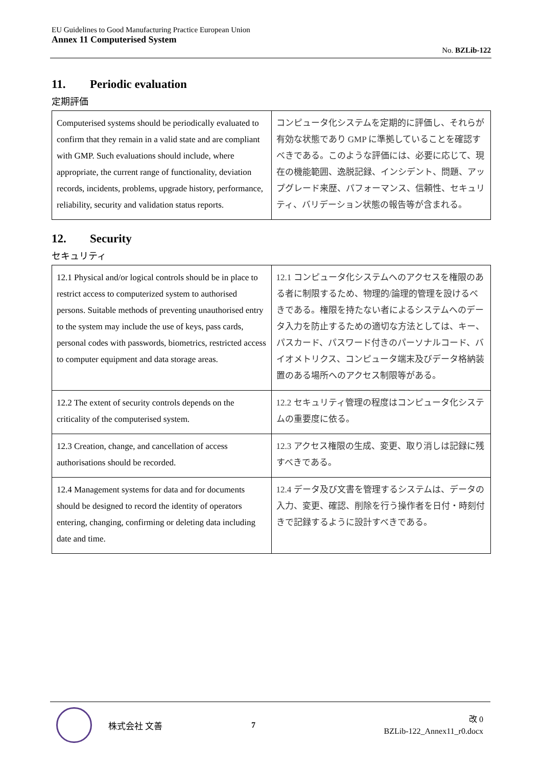EU Guidelines to Good Manufacturing Practice European Union
Annex 11 Computerised System
No. BZLib-122
11. Periodic evaluation
定期評価
| Computerised systems should be periodically evaluated to confirm that they remain in a valid state and are compliant with GMP. Such evaluations should include, where appropriate, the current range of functionality, deviation records, incidents, problems, upgrade history, performance, reliability, security and validation status reports. | コンピュータ化システムを定期的に評価し、それらが有効な状態であり GMP に準拠していることを確認すべきである。このような評価には、必要に応じて、現在の機能範囲、逸脱記録、インシデント、問題、アップグレード来歴、パフォーマンス、信頼性、セキュリティ、バリデーション状態の報告等が含まれる。 |
12. Security
セキュリティ
| 12.1 Physical and/or logical controls should be in place to restrict access to computerized system to authorised persons. Suitable methods of preventing unauthorised entry to the system may include the use of keys, pass cards, personal codes with passwords, biometrics, restricted access to computer equipment and data storage areas. | 12.1 コンピュータ化システムへのアクセスを権限のある者に制限するため、物理的/論理的管理を設けるべきである。権限を持たない者によるシステムへのデータ入力を防止するための適切な方法としては、キー、パスカード、パスワード付きのパーソナルコード、バイオメトリクス、コンピュータ端末及びデータ格納装置のある場所へのアクセス制限等がある。 |
| 12.2 The extent of security controls depends on the criticality of the computerised system. | 12.2 セキュリティ管理の程度はコンピュータ化システムの重要度に依る。 |
| 12.3 Creation, change, and cancellation of access authorisations should be recorded. | 12.3 アクセス権限の生成、変更、取り消しは記録に残すべきである。 |
| 12.4 Management systems for data and for documents should be designed to record the identity of operators entering, changing, confirming or deleting data including date and time. | 12.4 データ及び文書を管理するシステムは、データの入力、変更、確認、削除を行う操作者を日付・時刻付きで記録するように設計すべきである。 |
株式会社 文善 7
改 0
BZLib-122_Annex11_r0.docx